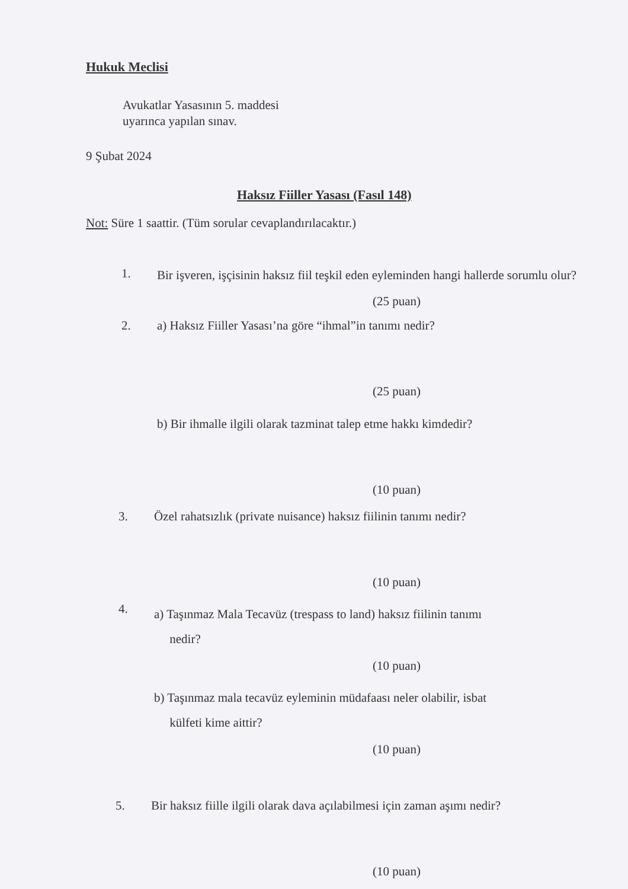Hukuk Meclisi
Avukatlar Yasasının 5. maddesi
uyarınca yapılan sınav.
9 Şubat 2024
Haksız Fiiller Yasası (Fasıl 148)
Not: Süre 1 saattir. (Tüm sorular cevaplandırılacaktır.)
1. Bir işveren, işçisinin haksız fiil teşkil eden eyleminden hangi hallerde sorumlu olur?
(25 puan)
2. a) Haksız Fiiller Yasası’na göre “ihmal”in tanımı nedir?
(25 puan)
b) Bir ihmalle ilgili olarak tazminat talep etme hakkı kimdedir?
(10 puan)
3. Özel rahatsızlık (private nuisance) haksız fiilinin tanımı nedir?
(10 puan)
4. a) Taşınmaz Mala Tecavüz (trespass to land) haksız fiilinin tanımı
nedir?
(10 puan)
b) Taşınmaz mala tecavüz eyleminin müdafaası neler olabilir, isbat
külfeti kime aittir?
(10 puan)
5. Bir haksız fiille ilgili olarak dava açılabilmesi için zaman aşımı nedir?
(10 puan)